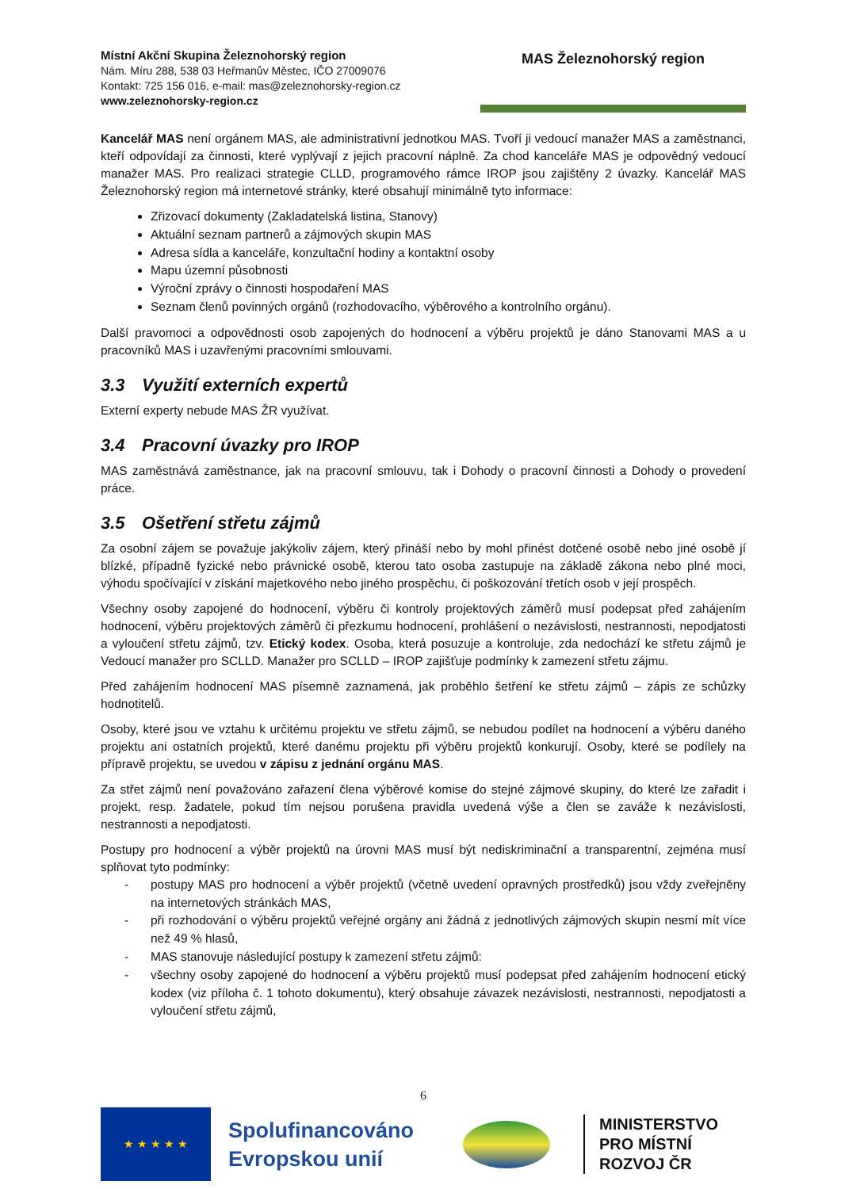Místní Akční Skupina Železnohorský region
Nám. Míru 288, 538 03 Heřmanův Městec, IČO 27009076
Kontakt: 725 156 016, e-mail: mas@zeleznohorsky-region.cz
www.zeleznohorsky-region.cz
MAS Železnohorský region
Kancelář MAS není orgánem MAS, ale administrativní jednotkou MAS. Tvoří ji vedoucí manažer MAS a zaměstnanci, kteří odpovídají za činnosti, které vyplývají z jejich pracovní náplně. Za chod kanceláře MAS je odpovědný vedoucí manažer MAS. Pro realizaci strategie CLLD, programového rámce IROP jsou zajištěny 2 úvazky. Kancelář MAS Železnohorský region má internetové stránky, které obsahují minimálně tyto informace:
Zřizovací dokumenty (Zakladatelská listina, Stanovy)
Aktuální seznam partnerů a zájmových skupin MAS
Adresa sídla a kanceláře, konzultační hodiny a kontaktní osoby
Mapu územní působnosti
Výroční zprávy o činnosti hospodaření MAS
Seznam členů povinných orgánů (rozhodovacího, výběrového a kontrolního orgánu).
Další pravomoci a odpovědnosti osob zapojených do hodnocení a výběru projektů je dáno Stanovami MAS a u pracovníků MAS i uzavřenými pracovními smlouvami.
3.3 Využití externích expertů
Externí experty nebude MAS ŽR využívat.
3.4 Pracovní úvazky pro IROP
MAS zaměstnává zaměstnance, jak na pracovní smlouvu, tak i Dohody o pracovní činnosti a Dohody o provedení práce.
3.5 Ošetření střetu zájmů
Za osobní zájem se považuje jakýkoliv zájem, který přináší nebo by mohl přinést dotčené osobě nebo jiné osobě jí blízké, případně fyzické nebo právnické osobě, kterou tato osoba zastupuje na základě zákona nebo plné moci, výhodu spočívající v získání majetkového nebo jiného prospěchu, či poškozování třetích osob v její prospěch.
Všechny osoby zapojené do hodnocení, výběru či kontroly projektových záměrů musí podepsat před zahájením hodnocení, výběru projektových záměrů či přezkumu hodnocení, prohlášení o nezávislosti, nestrannosti, nepodjatosti a vyloučení střetu zájmů, tzv. Etický kodex. Osoba, která posuzuje a kontroluje, zda nedochází ke střetu zájmů je Vedoucí manažer pro SCLLD. Manažer pro SCLLD – IROP zajišťuje podmínky k zamezení střetu zájmu.
Před zahájením hodnocení MAS písemně zaznamená, jak proběhlo šetření ke střetu zájmů – zápis ze schůzky hodnotitelů.
Osoby, které jsou ve vztahu k určitému projektu ve střetu zájmů, se nebudou podílet na hodnocení a výběru daného projektu ani ostatních projektů, které danému projektu při výběru projektů konkurují. Osoby, které se podílely na přípravě projektu, se uvedou v zápisu z jednání orgánu MAS.
Za střet zájmů není považováno zařazení člena výběrové komise do stejné zájmové skupiny, do které lze zařadit i projekt, resp. žadatele, pokud tím nejsou porušena pravidla uvedená výše a člen se zaváže k nezávislosti, nestrannosti a nepodjatosti.
Postupy pro hodnocení a výběr projektů na úrovni MAS musí být nediskriminační a transparentní, zejména musí splňovat tyto podmínky:
- postupy MAS pro hodnocení a výběr projektů (včetně uvedení opravných prostředků) jsou vždy zveřejněny na internetových stránkách MAS,
- při rozhodování o výběru projektů veřejné orgány ani žádná z jednotlivých zájmových skupin nesmí mít více než 49 % hlasů,
- MAS stanovuje následující postupy k zamezení střetu zájmů:
- všechny osoby zapojené do hodnocení a výběru projektů musí podepsat před zahájením hodnocení etický kodex (viz příloha č. 1 tohoto dokumentu), který obsahuje závazek nezávislosti, nestrannosti, nepodjatosti a vyloučení střetu zájmů,
6
★ ★ ★ ★ ★
Spolufinancováno
Evropskou unií
MINISTERSTVO
PRO MÍSTNÍ
ROZVOJ ČR